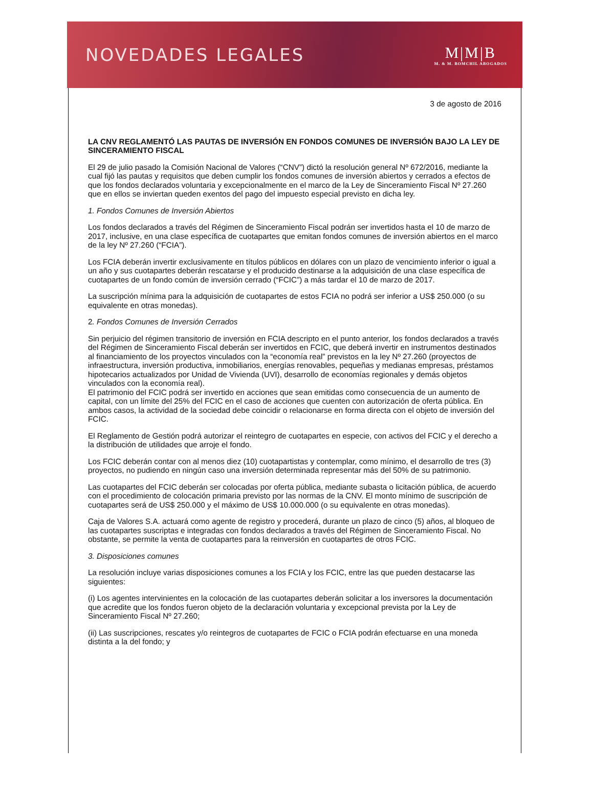NOVEDADES LEGALES M|M|B
M. & M. BOMCHIL ABOGADOS
3 de agosto de 2016
LA CNV REGLAMENTÓ LAS PAUTAS DE INVERSIÓN EN FONDOS COMUNES DE INVERSIÓN BAJO LA LEY DE SINCERAMIENTO FISCAL
El 29 de julio pasado la Comisión Nacional de Valores (“CNV”) dictó la resolución general Nº 672/2016, mediante la cual fijó las pautas y requisitos que deben cumplir los fondos comunes de inversión abiertos y cerrados a efectos de que los fondos declarados voluntaria y excepcionalmente en el marco de la Ley de Sinceramiento Fiscal Nº 27.260 que en ellos se inviertan queden exentos del pago del impuesto especial previsto en dicha ley.
1. Fondos Comunes de Inversión Abiertos
Los fondos declarados a través del Régimen de Sinceramiento Fiscal podrán ser invertidos hasta el 10 de marzo de 2017, inclusive, en una clase específica de cuotapartes que emitan fondos comunes de inversión abiertos en el marco de la ley Nº 27.260 (“FCIA”).
Los FCIA deberán invertir exclusivamente en títulos públicos en dólares con un plazo de vencimiento inferior o igual a un año y sus cuotapartes deberán rescatarse y el producido destinarse a la adquisición de una clase específica de cuotapartes de un fondo común de inversión cerrado (“FCIC”) a más tardar el 10 de marzo de 2017.
La suscripción mínima para la adquisición de cuotapartes de estos FCIA no podrá ser inferior a US$ 250.000 (o su equivalente en otras monedas).
2. Fondos Comunes de Inversión Cerrados
Sin perjuicio del régimen transitorio de inversión en FCIA descripto en el punto anterior, los fondos declarados a través del Régimen de Sinceramiento Fiscal deberán ser invertidos en FCIC, que deberá invertir en instrumentos destinados al financiamiento de los proyectos vinculados con la “economía real” previstos en la ley Nº 27.260 (proyectos de infraestructura, inversión productiva, inmobiliarios, energías renovables, pequeñas y medianas empresas, préstamos hipotecarios actualizados por Unidad de Vivienda (UVI), desarrollo de economías regionales y demás objetos vinculados con la economía real).
El patrimonio del FCIC podrá ser invertido en acciones que sean emitidas como consecuencia de un aumento de capital, con un límite del 25% del FCIC en el caso de acciones que cuenten con autorización de oferta pública. En ambos casos, la actividad de la sociedad debe coincidir o relacionarse en forma directa con el objeto de inversión del FCIC.
El Reglamento de Gestión podrá autorizar el reintegro de cuotapartes en especie, con activos del FCIC y el derecho a la distribución de utilidades que arroje el fondo.
Los FCIC deberán contar con al menos diez (10) cuotapartistas y contemplar, como mínimo, el desarrollo de tres (3) proyectos, no pudiendo en ningún caso una inversión determinada representar más del 50% de su patrimonio.
Las cuotapartes del FCIC deberán ser colocadas por oferta pública, mediante subasta o licitación pública, de acuerdo con el procedimiento de colocación primaria previsto por las normas de la CNV. El monto mínimo de suscripción de cuotapartes será de US$ 250.000 y el máximo de US$ 10.000.000 (o su equivalente en otras monedas).
Caja de Valores S.A. actuará como agente de registro y procederá, durante un plazo de cinco (5) años, al bloqueo de las cuotapartes suscriptas e integradas con fondos declarados a través del Régimen de Sinceramiento Fiscal. No obstante, se permite la venta de cuotapartes para la reinversión en cuotapartes de otros FCIC.
3. Disposiciones comunes
La resolución incluye varias disposiciones comunes a los FCIA y los FCIC, entre las que pueden destacarse las siguientes:
(i) Los agentes intervinientes en la colocación de las cuotapartes deberán solicitar a los inversores la documentación que acredite que los fondos fueron objeto de la declaración voluntaria y excepcional prevista por la Ley de Sinceramiento Fiscal Nº 27.260;
(ii) Las suscripciones, rescates y/o reintegros de cuotapartes de FCIC o FCIA podrán efectuarse en una moneda distinta a la del fondo; y